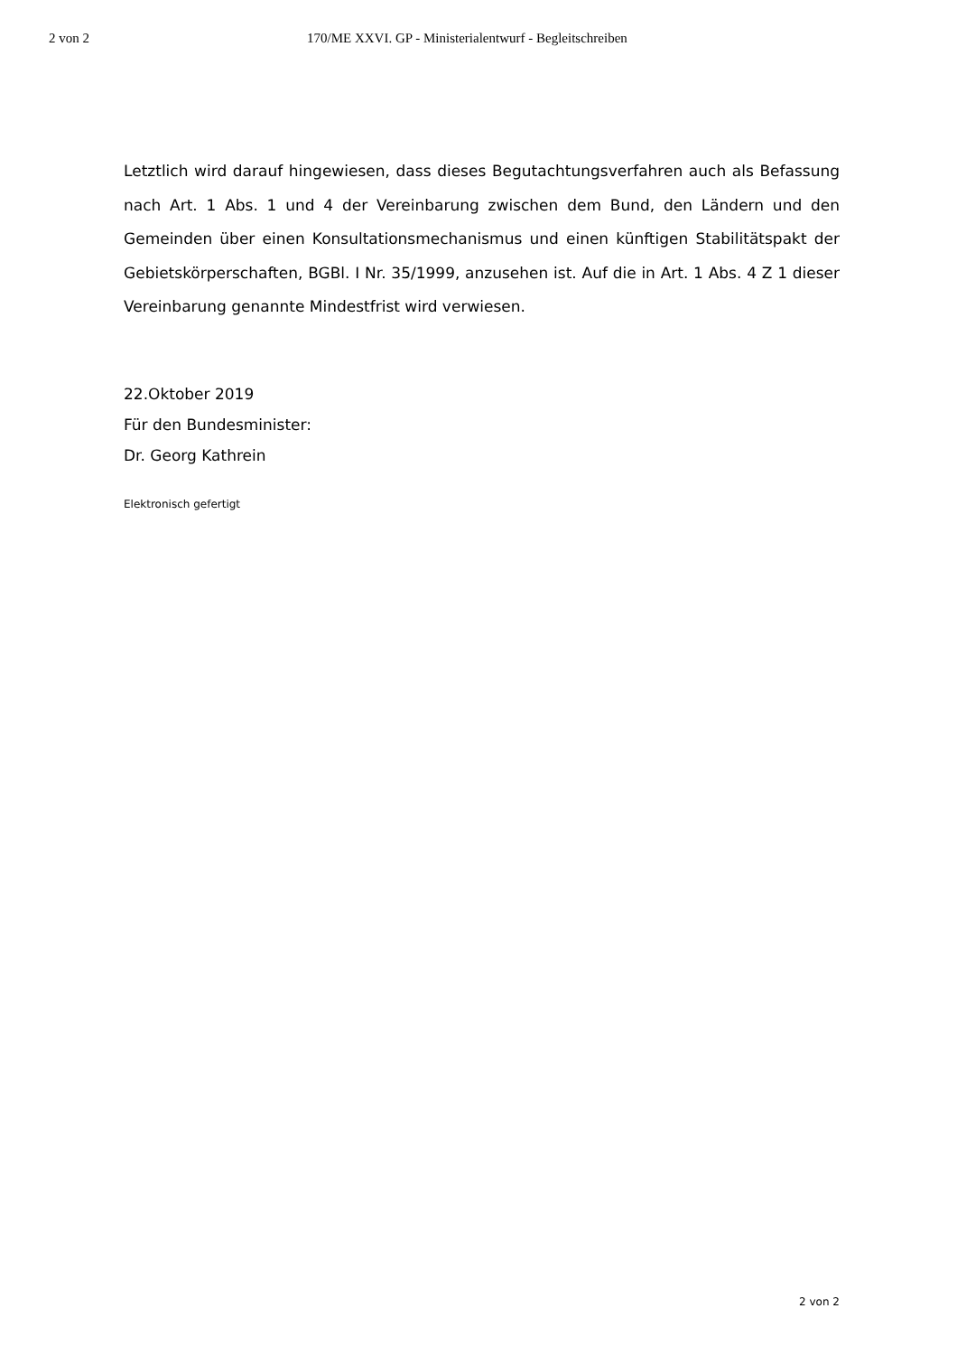2 von 2 170/ME XXVI. GP - Ministerialentwurf - Begleitschreiben
Letztlich wird darauf hingewiesen, dass dieses Begutachtungsverfahren auch als Befassung nach Art. 1 Abs. 1 und 4 der Vereinbarung zwischen dem Bund, den Ländern und den Gemeinden über einen Konsultationsmechanismus und einen künftigen Stabilitätspakt der Gebietskörperschaften, BGBl. I Nr. 35/1999, anzusehen ist. Auf die in Art. 1 Abs. 4 Z 1 dieser Vereinbarung genannte Mindestfrist wird verwiesen.
22.Oktober 2019
Für den Bundesminister:
Dr. Georg Kathrein
Elektronisch gefertigt
2 von 2